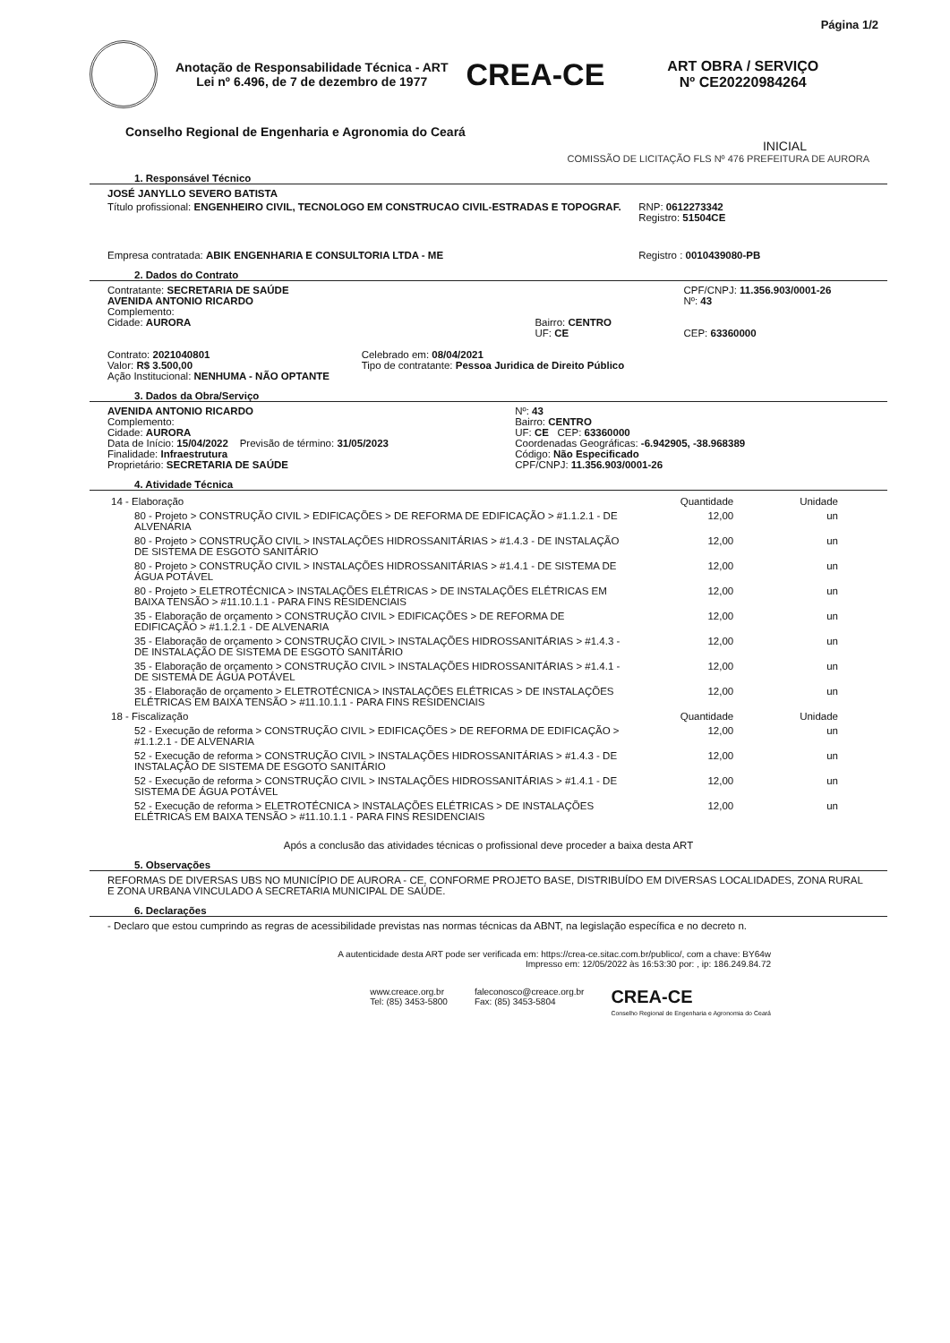Página 1/2
Anotação de Responsabilidade Técnica - ART
Lei nº 6.496, de 7 de dezembro de 1977
CREA-CE
ART OBRA / SERVIÇO
Nº CE20220984264
Conselho Regional de Engenharia e Agronomia do Ceará
INICIAL
COMISSÃO DE LICITAÇÃO FLS Nº 476 PREFEITURA DE AURORA
1. Responsável Técnico
JOSÉ JANYLLO SEVERO BATISTA
Título profissional: ENGENHEIRO CIVIL, TECNOLOGO EM CONSTRUCAO CIVIL-ESTRADAS E TOPOGRAF.
RNP: 0612273342
Registro: 51504CE
Empresa contratada: ABIK ENGENHARIA E CONSULTORIA LTDA - ME
Registro : 0010439080-PB
2. Dados do Contrato
Contratante: SECRETARIA DE SAÚDE
AVENIDA ANTONIO RICARDO
Complemento:
Cidade: AURORA
Bairro: CENTRO
UF: CE
CPF/CNPJ: 11.356.903/0001-26
Nº: 43
CEP: 63360000
Contrato: 2021040801
Valor: R$ 3.500,00
Ação Institucional: NENHUMA - NÃO OPTANTE
Celebrado em: 08/04/2021
Tipo de contratante: Pessoa Juridica de Direito Público
3. Dados da Obra/Serviço
AVENIDA ANTONIO RICARDO
Complemento:
Cidade: AURORA
Data de Início: 15/04/2022 Previsão de término: 31/05/2023
Finalidade: Infraestrutura
Proprietário: SECRETARIA DE SAÚDE
Nº: 43
Bairro: CENTRO
UF: CE CEP: 63360000
Coordenadas Geográficas: -6.942905, -38.968389
Código: Não Especificado
CPF/CNPJ: 11.356.903/0001-26
4. Atividade Técnica
| 14 - Elaboração | Quantidade | Unidade |
| 80 - Projeto > CONSTRUÇÃO CIVIL > EDIFICAÇÕES > DE REFORMA DE EDIFICAÇÃO > #1.1.2.1 - DE ALVENARIA | 12,00 | un |
| 80 - Projeto > CONSTRUÇÃO CIVIL > INSTALAÇÕES HIDROSSANITÁRIAS > #1.4.3 - DE INSTALAÇÃO DE SISTEMA DE ESGOTO SANITÁRIO | 12,00 | un |
| 80 - Projeto > CONSTRUÇÃO CIVIL > INSTALAÇÕES HIDROSSANITÁRIAS > #1.4.1 - DE SISTEMA DE ÁGUA POTÁVEL | 12,00 | un |
| 80 - Projeto > ELETROTÉCNICA > INSTALAÇÕES ELÉTRICAS > DE INSTALAÇÕES ELÉTRICAS EM BAIXA TENSÃO > #11.10.1.1 - PARA FINS RESIDENCIAIS | 12,00 | un |
| 35 - Elaboração de orçamento > CONSTRUÇÃO CIVIL > EDIFICAÇÕES > DE REFORMA DE EDIFICAÇÃO > #1.1.2.1 - DE ALVENARIA | 12,00 | un |
| 35 - Elaboração de orçamento > CONSTRUÇÃO CIVIL > INSTALAÇÕES HIDROSSANITÁRIAS > #1.4.3 - DE INSTALAÇÃO DE SISTEMA DE ESGOTO SANITÁRIO | 12,00 | un |
| 35 - Elaboração de orçamento > CONSTRUÇÃO CIVIL > INSTALAÇÕES HIDROSSANITÁRIAS > #1.4.1 - DE SISTEMA DE ÁGUA POTÁVEL | 12,00 | un |
| 35 - Elaboração de orçamento > ELETROTÉCNICA > INSTALAÇÕES ELÉTRICAS > DE INSTALAÇÕES ELÉTRICAS EM BAIXA TENSÃO > #11.10.1.1 - PARA FINS RESIDENCIAIS | 12,00 | un |
| 18 - Fiscalização | Quantidade | Unidade |
| 52 - Execução de reforma > CONSTRUÇÃO CIVIL > EDIFICAÇÕES > DE REFORMA DE EDIFICAÇÃO > #1.1.2.1 - DE ALVENARIA | 12,00 | un |
| 52 - Execução de reforma > CONSTRUÇÃO CIVIL > INSTALAÇÕES HIDROSSANITÁRIAS > #1.4.3 - DE INSTALAÇÃO DE SISTEMA DE ESGOTO SANITÁRIO | 12,00 | un |
| 52 - Execução de reforma > CONSTRUÇÃO CIVIL > INSTALAÇÕES HIDROSSANITÁRIAS > #1.4.1 - DE SISTEMA DE ÁGUA POTÁVEL | 12,00 | un |
| 52 - Execução de reforma > ELETROTÉCNICA > INSTALAÇÕES ELÉTRICAS > DE INSTALAÇÕES ELÉTRICAS EM BAIXA TENSÃO > #11.10.1.1 - PARA FINS RESIDENCIAIS | 12,00 | un |
Após a conclusão das atividades técnicas o profissional deve proceder a baixa desta ART
5. Observações
REFORMAS DE DIVERSAS UBS NO MUNICÍPIO DE AURORA - CE, CONFORME PROJETO BASE, DISTRIBUÍDO EM DIVERSAS LOCALIDADES, ZONA RURAL E ZONA URBANA VINCULADO A SECRETARIA MUNICIPAL DE SAÚDE.
6. Declarações
- Declaro que estou cumprindo as regras de acessibilidade previstas nas normas técnicas da ABNT, na legislação específica e no decreto n.
A autenticidade desta ART pode ser verificada em: https://crea-ce.sitac.com.br/publico/, com a chave: BY64w
Impresso em: 12/05/2022 às 16:53:30 por: , ip: 186.249.84.72
www.creace.org.br
Tel: (85) 3453-5800
faleconosco@creace.org.br
Fax: (85) 3453-5804
CREA-CE
Conselho Regional de Engenharia e Agronomia do Ceará